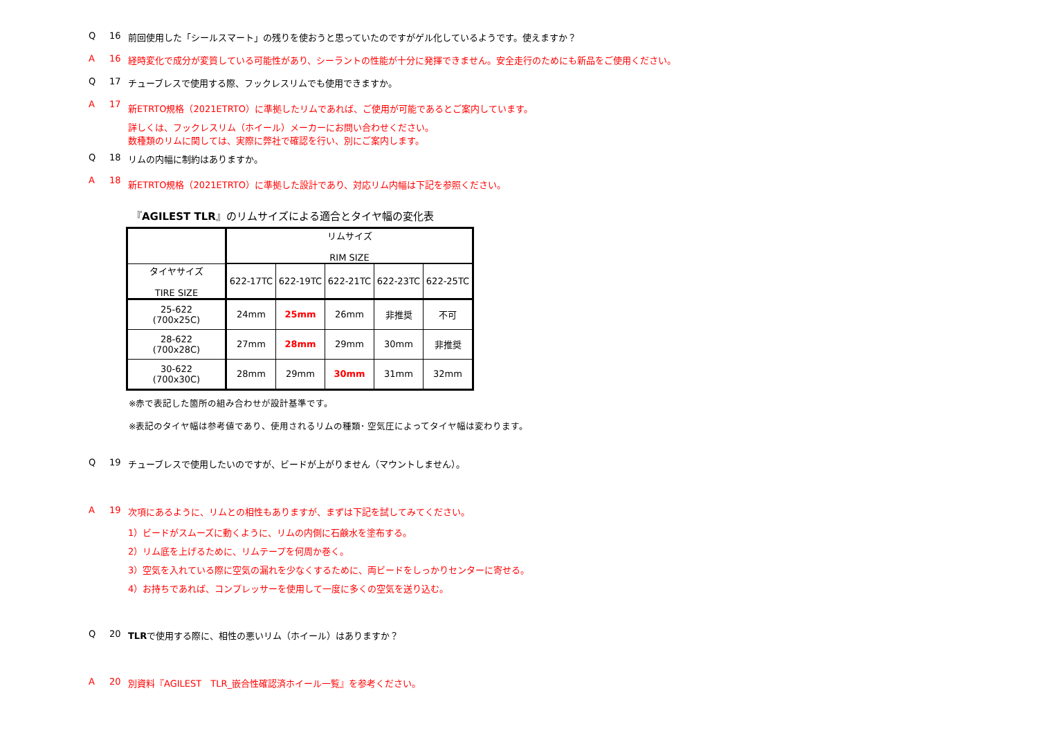Q 16 前回使用した「シールスマート」の残りを使おうと思っていたのですがゲル化しているようです。使えますか？
A 16 経時変化で成分が変質している可能性があり、シーラントの性能が十分に発揮できません。安全走行のためにも新品をご使用ください。
Q 17 チューブレスで使用する際、フックレスリムでも使用できますか。
A 17 新ETRTO規格（2021ETRTO）に準拠したリムであれば、ご使用が可能であるとご案内しています。
詳しくは、フックレスリム（ホイール）メーカーにお問い合わせください。
数種類のリムに関しては、実際に弊社で確認を行い、別にご案内します。
Q 18 リムの内幅に制約はありますか。
A 18 新ETRTO規格（2021ETRTO）に準拠した設計であり、対応リム内幅は下記を参照ください。
『AGILEST TLR』のリムサイズによる適合とタイヤ幅の変化表
| | リムサイズ RIM SIZE | | | | |
| タイヤサイズ TIRE SIZE | 622-17TC | 622-19TC | 622-21TC | 622-23TC | 622-25TC |
| 25-622 (700x25C) | 24mm | 25mm | 26mm | 非推奨 | 不可 |
| 28-622 (700x28C) | 27mm | 28mm | 29mm | 30mm | 非推奨 |
| 30-622 (700x30C) | 28mm | 29mm | 30mm | 31mm | 32mm |
※赤で表記した箇所の組み合わせが設計基準です。
※表記のタイヤ幅は参考値であり、使用されるリムの種類･ 空気圧によってタイヤ幅は変わります。
Q 19 チューブレスで使用したいのですが、ビードが上がりません（マウントしません）。
A 19 次項にあるように、リムとの相性もありますが、まずは下記を試してみてください。
1）ビードがスムーズに動くように、リムの内側に石鹸水を塗布する。
2）リム底を上げるために、リムテープを何周か巻く。
3）空気を入れている際に空気の漏れを少なくするために、両ビードをしっかりセンターに寄せる。
4）お持ちであれば、コンプレッサーを使用して一度に多くの空気を送り込む。
Q 20 TLRで使用する際に、相性の悪いリム（ホイール）はありますか？
A 20 別資料『AGILEST　TLR_嵌合性確認済ホイール一覧』を参考ください。